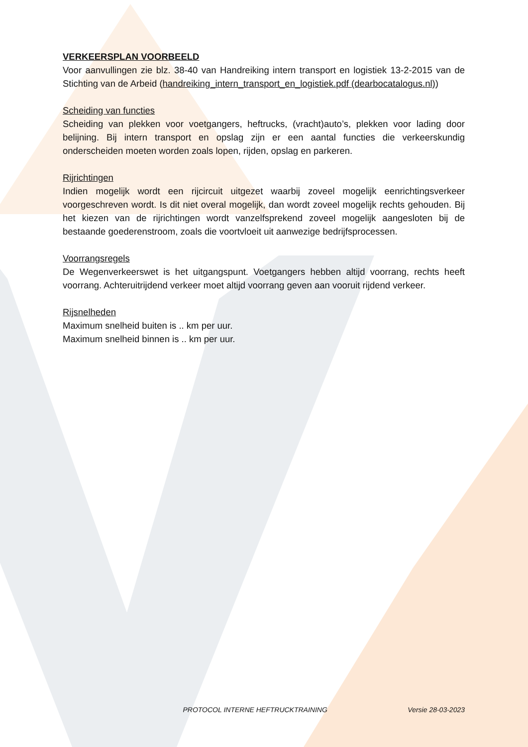VERKEERSPLAN VOORBEELD
Voor aanvullingen zie blz. 38-40 van Handreiking intern transport en logistiek 13-2-2015 van de Stichting van de Arbeid (handreiking_intern_transport_en_logistiek.pdf (dearbocatalogus.nl))
Scheiding van functies
Scheiding van plekken voor voetgangers, heftrucks, (vracht)auto’s, plekken voor lading door belijning. Bij intern transport en opslag zijn er een aantal functies die verkeerskundig onderscheiden moeten worden zoals lopen, rijden, opslag en parkeren.
Rijrichtingen
Indien mogelijk wordt een rijcircuit uitgezet waarbij zoveel mogelijk eenrichtingsverkeer voorgeschreven wordt. Is dit niet overal mogelijk, dan wordt zoveel mogelijk rechts gehouden. Bij het kiezen van de rijrichtingen wordt vanzelfsprekend zoveel mogelijk aangesloten bij de bestaande goederenstroom, zoals die voortvloeit uit aanwezige bedrijfsprocessen.
Voorrangsregels
De Wegenverkeerswet is het uitgangspunt. Voetgangers hebben altijd voorrang, rechts heeft voorrang. Achteruitrijdend verkeer moet altijd voorrang geven aan vooruit rijdend verkeer.
Rijsnelheden
Maximum snelheid buiten is .. km per uur.
Maximum snelheid binnen is .. km per uur.
PROTOCOL INTERNE HEFTRUCKTRAINING Versie 28-03-2023